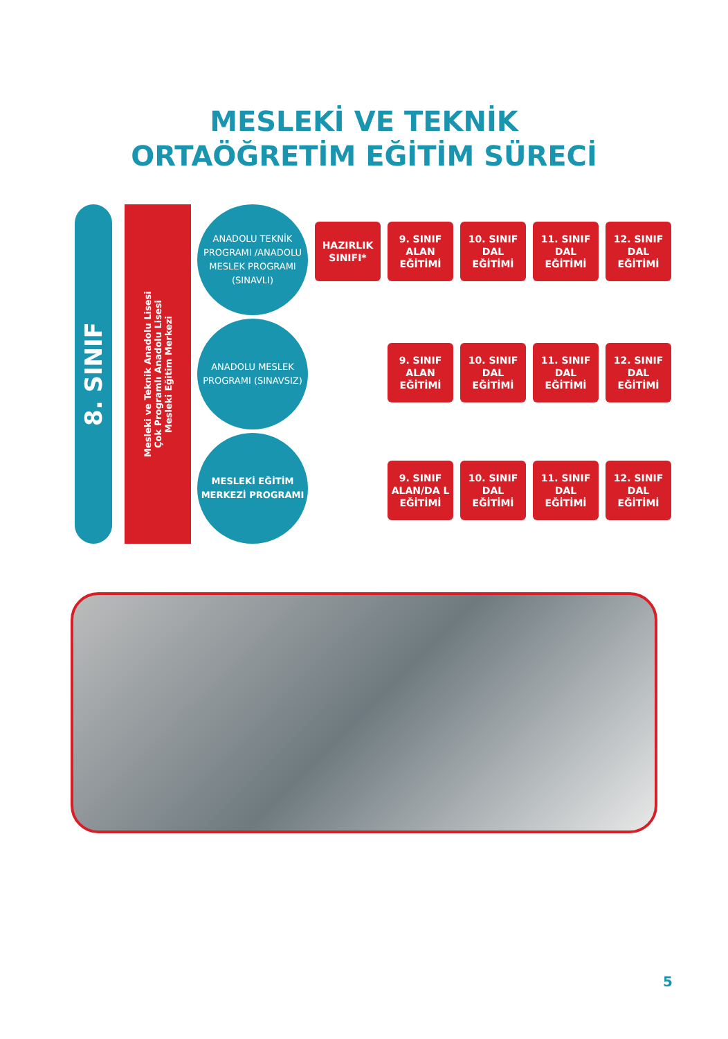MESLEKİ VE TEKNİK
ORTAÖĞRETİM EĞİTİM SÜRECİ
8. SINIF
Mesleki ve Teknik Anadolu Lisesi
Çok Programlı Anadolu Lisesi
Mesleki Eğitim Merkezi
ANADOLU TEKNİK PROGRAMI /ANADOLU MESLEK PROGRAMI (SINAVLI)
HAZIRLIK SINIFI*
9. SINIF ALAN EĞİTİMİ
10. SINIF DAL EĞİTİMİ
11. SINIF DAL EĞİTİMİ
12. SINIF DAL EĞİTİMİ
ANADOLU MESLEK PROGRAMI (SINAVSIZ)
9. SINIF ALAN EĞİTİMİ
10. SINIF DAL EĞİTİMİ
11. SINIF DAL EĞİTİMİ
12. SINIF DAL EĞİTİMİ
MESLEKİ EĞİTİM MERKEZİ PROGRAMI
9. SINIF ALAN/DA L EĞİTİMİ
10. SINIF DAL EĞİTİMİ
11. SINIF DAL EĞİTİMİ
12. SINIF DAL EĞİTİMİ
5